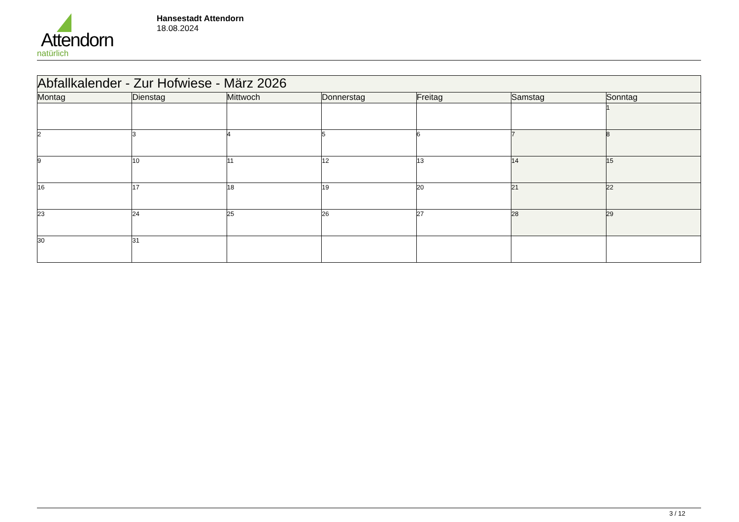Attendorn
natürlich
Hansestadt Attendorn
18.08.2024
| Abfallkalender - Zur Hofwiese - März 2026 | | | | | | |
| Montag | Dienstag | Mittwoch | Donnerstag | Freitag | Samstag | Sonntag |
| | | | | | | 1 |
| 2 | 3 | 4 | 5 | 6 | 7 | 8 |
| 9 | 10 | 11 | 12 | 13 | 14 | 15 |
| 16 | 17 | 18 | 19 | 20 | 21 | 22 |
| 23 | 24 | 25 | 26 | 27 | 28 | 29 |
| 30 | 31 | | | | | |
3 / 12